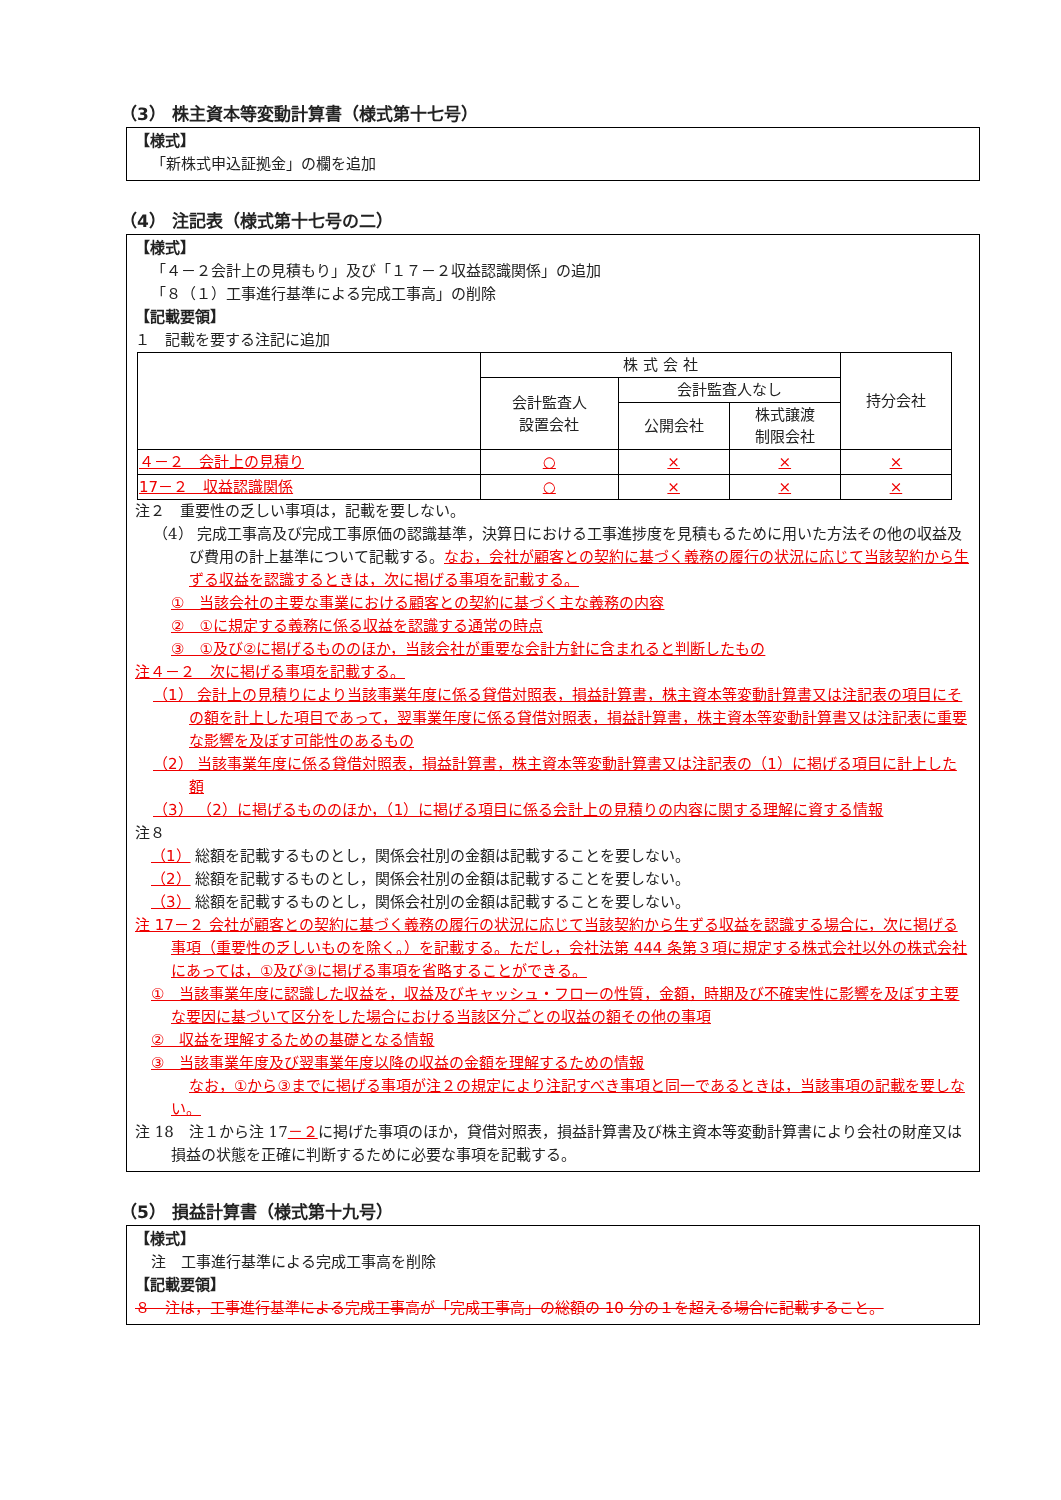（3） 株主資本等変動計算書（様式第十七号）
【様式】
「新株式申込証拠金」の欄を追加
（4） 注記表（様式第十七号の二）
【様式】
「４－２会計上の見積もり」及び「１７－２収益認識関係」の追加
「８（１）工事進行基準による完成工事高」の削除
【記載要領】
１　記載を要する注記に追加
| | 株 式 会 社 | | | 持分会社 |
| | 会計監査人 設置会社 | 会計監査人なし | | |
| | | 公開会社 | 株式譲渡 制限会社 | |
| ４－２ 会計上の見積り | ○ | × | × | × |
| 17－２ 収益認識関係 | ○ | × | × | × |
注２　重要性の乏しい事項は，記載を要しない。
（4） 完成工事高及び完成工事原価の認識基準，決算日における工事進捗度を見積もるために用いた方法その他の収益及び費用の計上基準について記載する。なお，会社が顧客との契約に基づく義務の履行の状況に応じて当該契約から生ずる収益を認識するときは，次に掲げる事項を記載する。
①　当該会社の主要な事業における顧客との契約に基づく主な義務の内容
②　①に規定する義務に係る収益を認識する通常の時点
③　①及び②に掲げるもののほか，当該会社が重要な会計方針に含まれると判断したもの
注４－２　次に掲げる事項を記載する。
（1） 会計上の見積りにより当該事業年度に係る貸借対照表，損益計算書，株主資本等変動計算書又は注記表の項目にその額を計上した項目であって，翌事業年度に係る貸借対照表，損益計算書，株主資本等変動計算書又は注記表に重要な影響を及ぼす可能性のあるもの
（2） 当該事業年度に係る貸借対照表，損益計算書，株主資本等変動計算書又は注記表の（1）に掲げる項目に計上した額
（3） （2）に掲げるもののほか，（1）に掲げる項目に係る会計上の見積りの内容に関する理解に資する情報
注８
（1） 総額を記載するものとし，関係会社別の金額は記載することを要しない。
（2） 総額を記載するものとし，関係会社別の金額は記載することを要しない。
（3） 総額を記載するものとし，関係会社別の金額は記載することを要しない。
注 17－２ 会社が顧客との契約に基づく義務の履行の状況に応じて当該契約から生ずる収益を認識する場合に，次に掲げる事項（重要性の乏しいものを除く。）を記載する。ただし，会社法第 444 条第３項に規定する株式会社以外の株式会社にあっては，①及び③に掲げる事項を省略することができる。
①　当該事業年度に認識した収益を，収益及びキャッシュ・フローの性質，金額，時期及び不確実性に影響を及ぼす主要な要因に基づいて区分をした場合における当該区分ごとの収益の額その他の事項
②　収益を理解するための基礎となる情報
③　当該事業年度及び翌事業年度以降の収益の金額を理解するための情報
なお，①から③までに掲げる事項が注２の規定により注記すべき事項と同一であるときは，当該事項の記載を要しない。
注 18　注１から注 17－２に掲げた事項のほか，貸借対照表，損益計算書及び株主資本等変動計算書により会社の財産又は損益の状態を正確に判断するために必要な事項を記載する。
（5） 損益計算書（様式第十九号）
【様式】
注　工事進行基準による完成工事高を削除
【記載要領】
８　注は，工事進行基準による完成工事高が「完成工事高」の総額の 10 分の１を超える場合に記載すること。